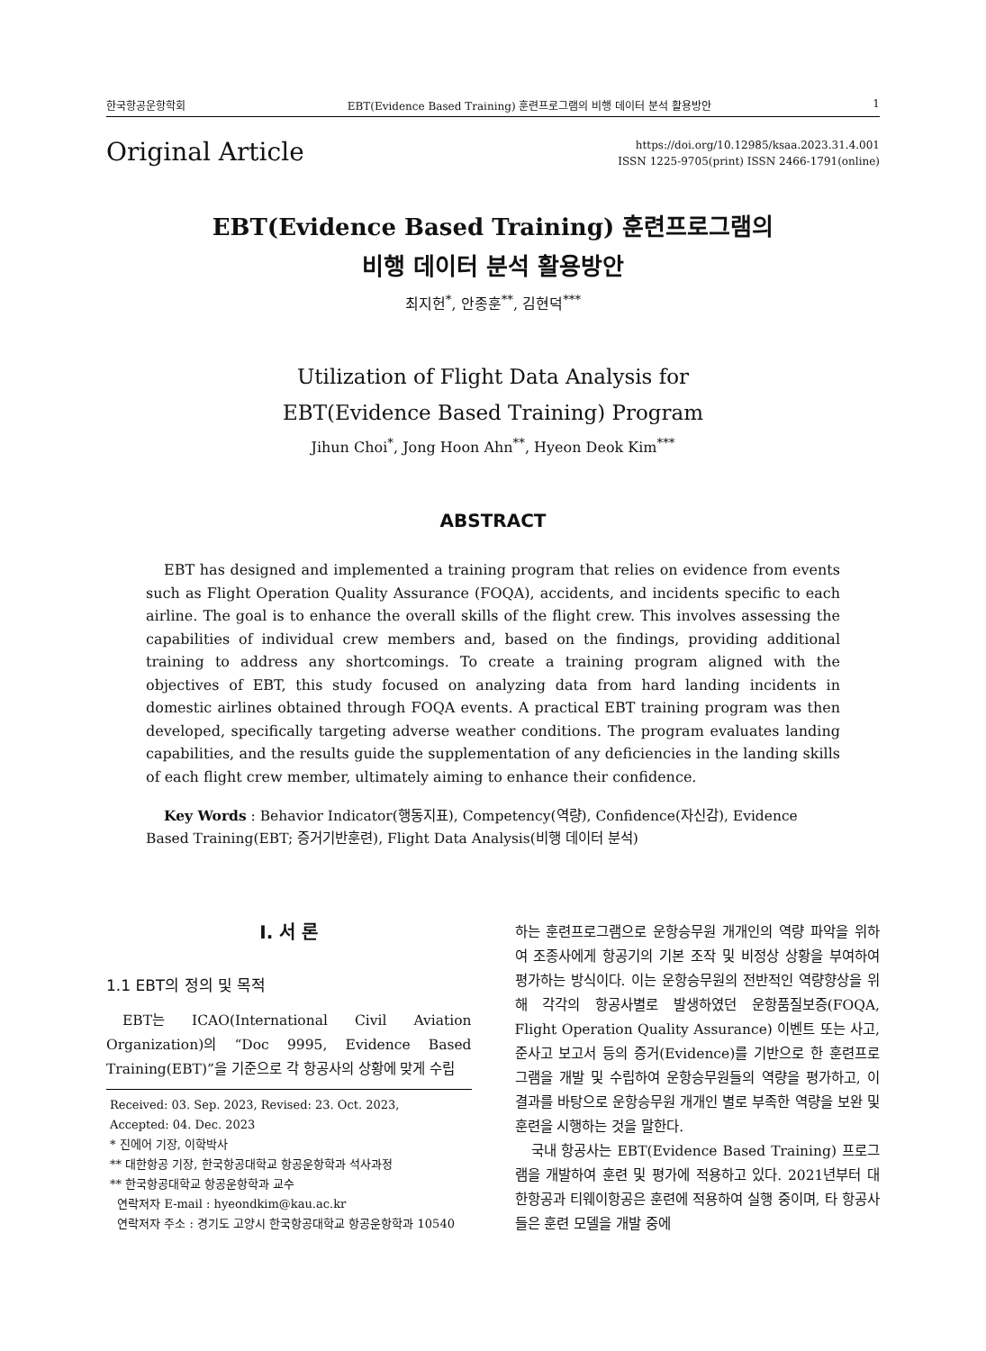한국항공운항학회 EBT(Evidence Based Training) 훈련프로그램의 비행 데이터 분석 활용방안 1
Original Article
https://doi.org/10.12985/ksaa.2023.31.4.001
ISSN 1225-9705(print) ISSN 2466-1791(online)
EBT(Evidence Based Training) 훈련프로그램의
비행 데이터 분석 활용방안
최지헌<sup>*</sup>, 안종훈<sup>**</sup>, 김현덕<sup>***</sup>
Utilization of Flight Data Analysis for
EBT(Evidence Based Training) Program
Jihun Choi<sup>*</sup>, Jong Hoon Ahn<sup>**</sup>, Hyeon Deok Kim<sup>***</sup>
ABSTRACT
EBT has designed and implemented a training program that relies on evidence from events such as Flight Operation Quality Assurance (FOQA), accidents, and incidents specific to each airline. The goal is to enhance the overall skills of the flight crew. This involves assessing the capabilities of individual crew members and, based on the findings, providing additional training to address any shortcomings. To create a training program aligned with the objectives of EBT, this study focused on analyzing data from hard landing incidents in domestic airlines obtained through FOQA events. A practical EBT training program was then developed, specifically targeting adverse weather conditions. The program evaluates landing capabilities, and the results guide the supplementation of any deficiencies in the landing skills of each flight crew member, ultimately aiming to enhance their confidence.
Key Words : Behavior Indicator(행동지표), Competency(역량), Confidence(자신감), Evidence Based Training(EBT; 증거기반훈련), Flight Data Analysis(비행 데이터 분석)
Ⅰ. 서 론
1.1 EBT의 정의 및 목적
EBT는 ICAO(International Civil Aviation Organization)의 “Doc 9995, Evidence Based Training(EBT)”을 기준으로 각 항공사의 상황에 맞게 수립
Received: 03. Sep. 2023, Revised: 23. Oct. 2023,
Accepted: 04. Dec. 2023
* 진에어 기장, 이학박사
** 대한항공 기장, 한국항공대학교 항공운항학과 석사과정
** 한국항공대학교 항공운항학과 교수
연락저자 E-mail : hyeondkim@kau.ac.kr
연락저자 주소 : 경기도 고양시 한국항공대학교 항공운항학과 10540
하는 훈련프로그램으로 운항승무원 개개인의 역량 파악을 위하여 조종사에게 항공기의 기본 조작 및 비정상 상황을 부여하여 평가하는 방식이다. 이는 운항승무원의 전반적인 역량향상을 위해 각각의 항공사별로 발생하였던 운항품질보증(FOQA, Flight Operation Quality Assurance) 이벤트 또는 사고, 준사고 보고서 등의 증거(Evidence)를 기반으로 한 훈련프로그램을 개발 및 수립하여 운항승무원들의 역량을 평가하고, 이 결과를 바탕으로 운항승무원 개개인 별로 부족한 역량을 보완 및 훈련을 시행하는 것을 말한다.
국내 항공사는 EBT(Evidence Based Training) 프로그램을 개발하여 훈련 및 평가에 적용하고 있다. 2021년부터 대한항공과 티웨이항공은 훈련에 적용하여 실행 중이며, 타 항공사들은 훈련 모델을 개발 중에